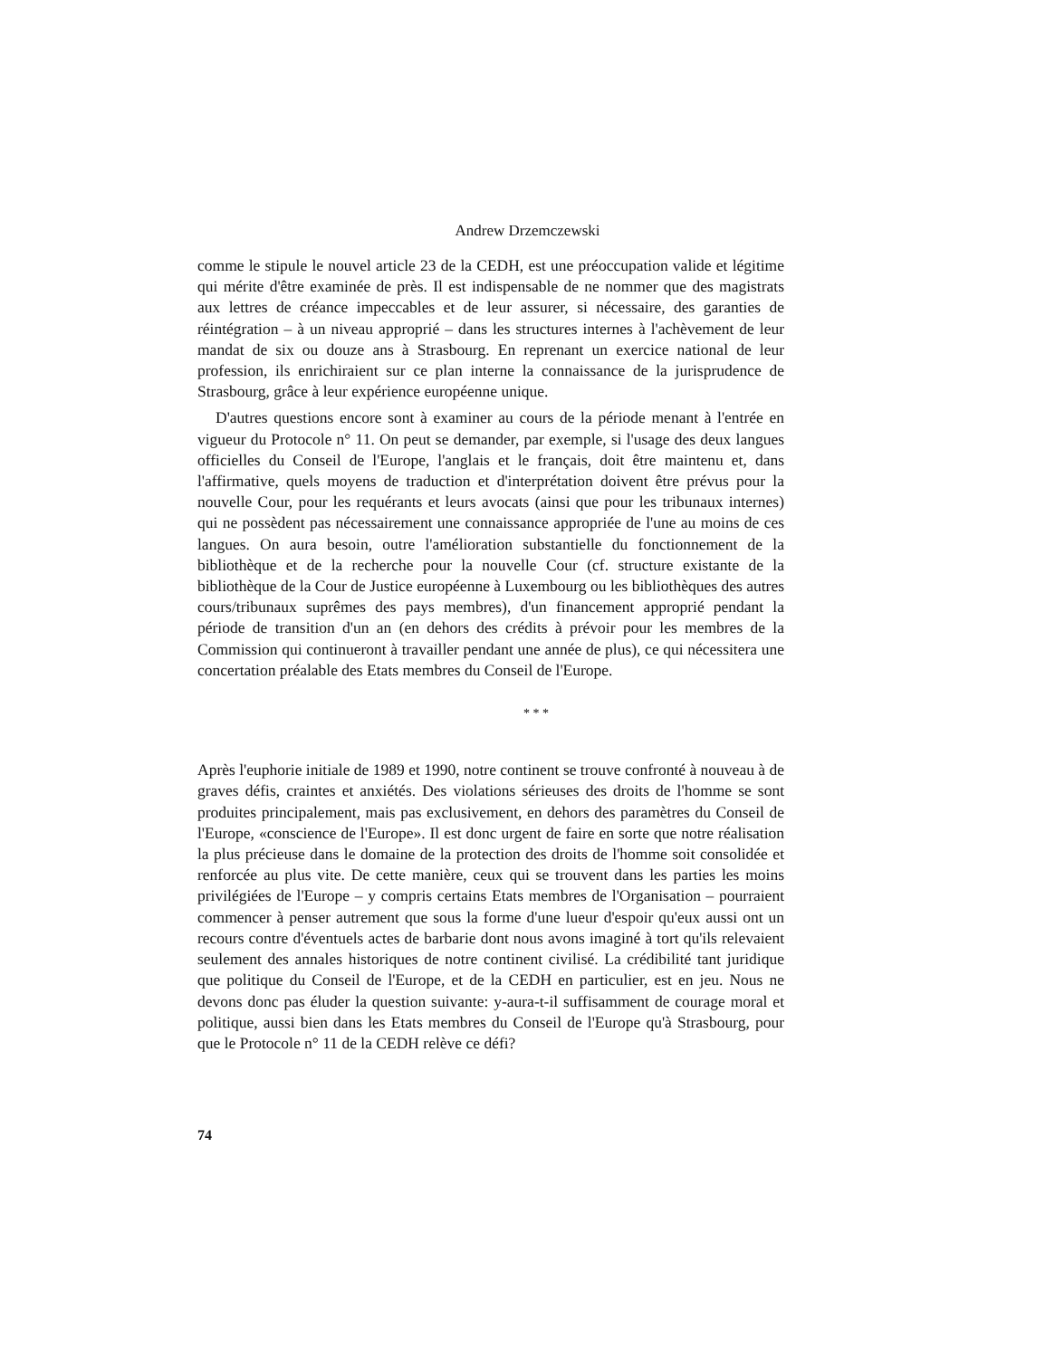Andrew Drzemczewski
comme le stipule le nouvel article 23 de la CEDH, est une préoccupation valide et légitime qui mérite d'être examinée de près. Il est indispensable de ne nommer que des magistrats aux lettres de créance impeccables et de leur assurer, si nécessaire, des garanties de réintégration – à un niveau approprié – dans les structures internes à l'achèvement de leur mandat de six ou douze ans à Strasbourg. En reprenant un exercice national de leur profession, ils enrichiraient sur ce plan interne la connaissance de la jurisprudence de Strasbourg, grâce à leur expérience européenne unique.
D'autres questions encore sont à examiner au cours de la période menant à l'entrée en vigueur du Protocole n° 11. On peut se demander, par exemple, si l'usage des deux langues officielles du Conseil de l'Europe, l'anglais et le français, doit être maintenu et, dans l'affirmative, quels moyens de traduction et d'interprétation doivent être prévus pour la nouvelle Cour, pour les requérants et leurs avocats (ainsi que pour les tribunaux internes) qui ne possèdent pas nécessairement une connaissance appropriée de l'une au moins de ces langues. On aura besoin, outre l'amélioration substantielle du fonctionnement de la bibliothèque et de la recherche pour la nouvelle Cour (cf. structure existante de la bibliothèque de la Cour de Justice européenne à Luxembourg ou les bibliothèques des autres cours/tribunaux suprêmes des pays membres), d'un financement approprié pendant la période de transition d'un an (en dehors des crédits à prévoir pour les membres de la Commission qui continueront à travailler pendant une année de plus), ce qui nécessitera une concertation préalable des Etats membres du Conseil de l'Europe.
* * *
Après l'euphorie initiale de 1989 et 1990, notre continent se trouve confronté à nouveau à de graves défis, craintes et anxiétés. Des violations sérieuses des droits de l'homme se sont produites principalement, mais pas exclusivement, en dehors des paramètres du Conseil de l'Europe, «conscience de l'Europe». Il est donc urgent de faire en sorte que notre réalisation la plus précieuse dans le domaine de la protection des droits de l'homme soit consolidée et renforcée au plus vite. De cette manière, ceux qui se trouvent dans les parties les moins privilégiées de l'Europe – y compris certains Etats membres de l'Organisation – pourraient commencer à penser autrement que sous la forme d'une lueur d'espoir qu'eux aussi ont un recours contre d'éventuels actes de barbarie dont nous avons imaginé à tort qu'ils relevaient seulement des annales historiques de notre continent civilisé. La crédibilité tant juridique que politique du Conseil de l'Europe, et de la CEDH en particulier, est en jeu. Nous ne devons donc pas éluder la question suivante: y-aura-t-il suffisamment de courage moral et politique, aussi bien dans les Etats membres du Conseil de l'Europe qu'à Strasbourg, pour que le Protocole n° 11 de la CEDH relève ce défi?
74